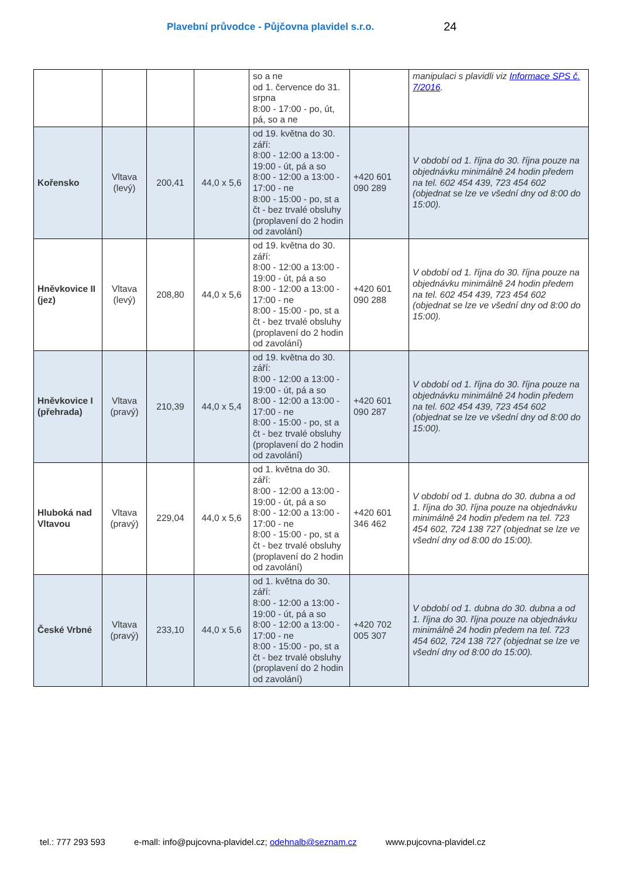Plavební průvodce - Půjčovna plavidel s.r.o. 24
| | | | | so a ne od 1. července do 31. srpna 8:00 - 17:00 - po, út, pá, so a ne | | manipulaci s plavidli viz Informace SPS č. 7/2016 . |
| Kořensko | Vltava (levý) | 200,41 | 44,0 x 5,6 | od 19. května do 30. září: 8:00 - 12:00 a 13:00 - 19:00 - út, pá a so 8:00 - 12:00 a 13:00 - 17:00 - ne 8:00 - 15:00 - po, st a čt - bez trvalé obsluhy (proplavení do 2 hodin od zavolání) | +420 601 090 289 | V období od 1. října do 30. října pouze na objednávku minimálně 24 hodin předem na tel. 602 454 439, 723 454 602 (objednat se lze ve všední dny od 8:00 do 15:00). |
| Hněvkovice II (jez) | Vltava (levý) | 208,80 | 44,0 x 5,6 | od 19. května do 30. září: 8:00 - 12:00 a 13:00 - 19:00 - út, pá a so 8:00 - 12:00 a 13:00 - 17:00 - ne 8:00 - 15:00 - po, st a čt - bez trvalé obsluhy (proplavení do 2 hodin od zavolání) | +420 601 090 288 | V období od 1. října do 30. října pouze na objednávku minimálně 24 hodin předem na tel. 602 454 439, 723 454 602 (objednat se lze ve všední dny od 8:00 do 15:00). |
| Hněvkovice I (přehrada) | Vltava (pravý) | 210,39 | 44,0 x 5,4 | od 19. května do 30. září: 8:00 - 12:00 a 13:00 - 19:00 - út, pá a so 8:00 - 12:00 a 13:00 - 17:00 - ne 8:00 - 15:00 - po, st a čt - bez trvalé obsluhy (proplavení do 2 hodin od zavolání) | +420 601 090 287 | V období od 1. října do 30. října pouze na objednávku minimálně 24 hodin předem na tel. 602 454 439, 723 454 602 (objednat se lze ve všední dny od 8:00 do 15:00). |
| Hluboká nad Vltavou | Vltava (pravý) | 229,04 | 44,0 x 5,6 | od 1. května do 30. září: 8:00 - 12:00 a 13:00 - 19:00 - út, pá a so 8:00 - 12:00 a 13:00 - 17:00 - ne 8:00 - 15:00 - po, st a čt - bez trvalé obsluhy (proplavení do 2 hodin od zavolání) | +420 601 346 462 | V období od 1. dubna do 30. dubna a od 1. října do 30. října pouze na objednávku minimálně 24 hodin předem na tel. 723 454 602, 724 138 727 (objednat se lze ve všední dny od 8:00 do 15:00). |
| České Vrbné | Vltava (pravý) | 233,10 | 44,0 x 5,6 | od 1. května do 30. září: 8:00 - 12:00 a 13:00 - 19:00 - út, pá a so 8:00 - 12:00 a 13:00 - 17:00 - ne 8:00 - 15:00 - po, st a čt - bez trvalé obsluhy (proplavení do 2 hodin od zavolání) | +420 702 005 307 | V období od 1. dubna do 30. dubna a od 1. října do 30. října pouze na objednávku minimálně 24 hodin předem na tel. 723 454 602, 724 138 727 (objednat se lze ve všední dny od 8:00 do 15:00). |
tel.: 777 293 593 e-mall: info@pujcovna-plavidel.cz; odehnalb@seznam.cz www.pujcovna-plavidel.cz